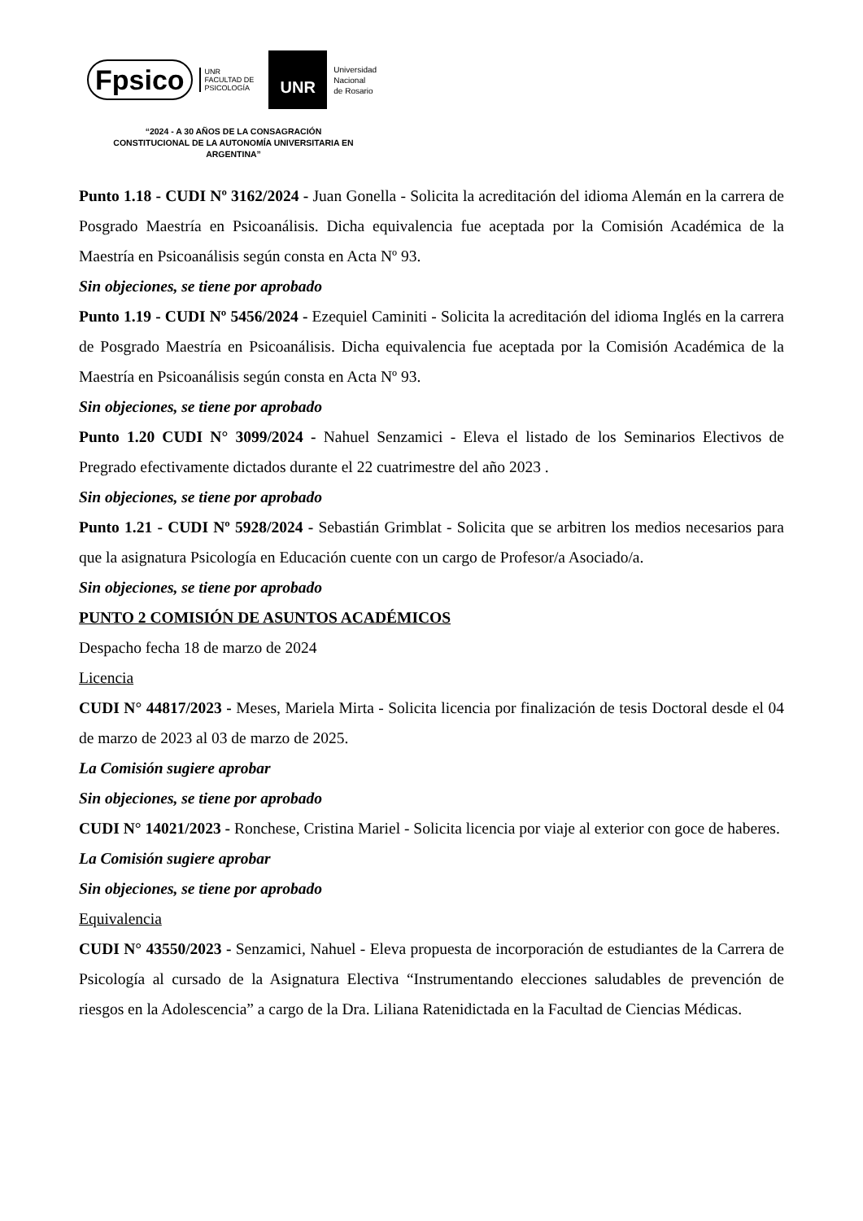Fpsico
UNR
FACULTAD DE
PSICOLOGÍA
UNR
Universidad
Nacional
de Rosario
“2024 - A 30 AÑOS DE LA CONSAGRACIÓN CONSTITUCIONAL DE LA AUTONOMÍA UNIVERSITARIA EN ARGENTINA”
Punto 1.18 - CUDI Nº 3162/2024 - Juan Gonella - Solicita la acreditación del idioma Alemán en la carrera de Posgrado Maestría en Psicoanálisis. Dicha equivalencia fue aceptada por la Comisión Académica de la Maestría en Psicoanálisis según consta en Acta Nº 93.
Sin objeciones, se tiene por aprobado
Punto 1.19 - CUDI Nº 5456/2024 - Ezequiel Caminiti - Solicita la acreditación del idioma Inglés en la carrera de Posgrado Maestría en Psicoanálisis. Dicha equivalencia fue aceptada por la Comisión Académica de la Maestría en Psicoanálisis según consta en Acta Nº 93.
Sin objeciones, se tiene por aprobado
Punto 1.20 CUDI N° 3099/2024 - Nahuel Senzamici - Eleva el listado de los Seminarios Electivos de Pregrado efectivamente dictados durante el 22 cuatrimestre del año 2023 .
Sin objeciones, se tiene por aprobado
Punto 1.21 - CUDI Nº 5928/2024 - Sebastián Grimblat - Solicita que se arbitren los medios necesarios para que la asignatura Psicología en Educación cuente con un cargo de Profesor/a Asociado/a.
Sin objeciones, se tiene por aprobado
PUNTO 2 COMISIÓN DE ASUNTOS ACADÉMICOS
Despacho fecha 18 de marzo de 2024
Licencia
CUDI N° 44817/2023 - Meses, Mariela Mirta - Solicita licencia por finalización de tesis Doctoral desde el 04 de marzo de 2023 al 03 de marzo de 2025.
La Comisión sugiere aprobar
Sin objeciones, se tiene por aprobado
CUDI N° 14021/2023 - Ronchese, Cristina Mariel - Solicita licencia por viaje al exterior con goce de haberes.
La Comisión sugiere aprobar
Sin objeciones, se tiene por aprobado
Equivalencia
CUDI N° 43550/2023 - Senzamici, Nahuel - Eleva propuesta de incorporación de estudiantes de la Carrera de Psicología al cursado de la Asignatura Electiva “Instrumentando elecciones saludables de prevención de riesgos en la Adolescencia” a cargo de la Dra. Liliana Ratenidictada en la Facultad de Ciencias Médicas.